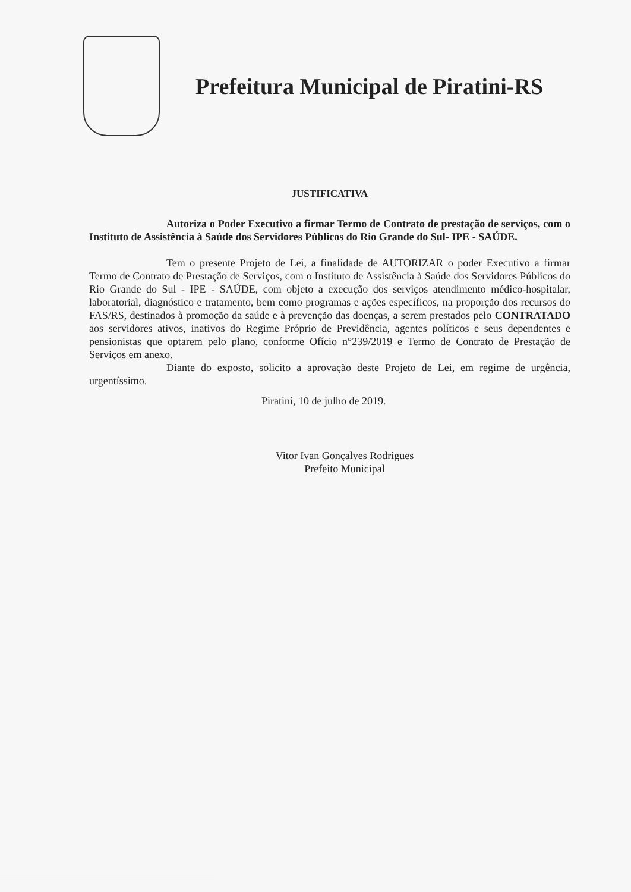Prefeitura Municipal de Piratini-RS
JUSTIFICATIVA
Autoriza o Poder Executivo a firmar Termo de Contrato de prestação de serviços, com o Instituto de Assistência à Saúde dos Servidores Públicos do Rio Grande do Sul- IPE - SAÚDE.
Tem o presente Projeto de Lei, a finalidade de AUTORIZAR o poder Executivo a firmar Termo de Contrato de Prestação de Serviços, com o Instituto de Assistência à Saúde dos Servidores Públicos do Rio Grande do Sul - IPE - SAÚDE, com objeto a execução dos serviços atendimento médico-hospitalar, laboratorial, diagnóstico e tratamento, bem como programas e ações específicos, na proporção dos recursos do FAS/RS, destinados à promoção da saúde e à prevenção das doenças, a serem prestados pelo CONTRATADO aos servidores ativos, inativos do Regime Próprio de Previdência, agentes políticos e seus dependentes e pensionistas que optarem pelo plano, conforme Ofício n°239/2019 e Termo de Contrato de Prestação de Serviços em anexo.
Diante do exposto, solicito a aprovação deste Projeto de Lei, em regime de urgência, urgentíssimo.
Piratini, 10 de julho de 2019.
Vitor Ivan Gonçalves Rodrigues
Prefeito Municipal